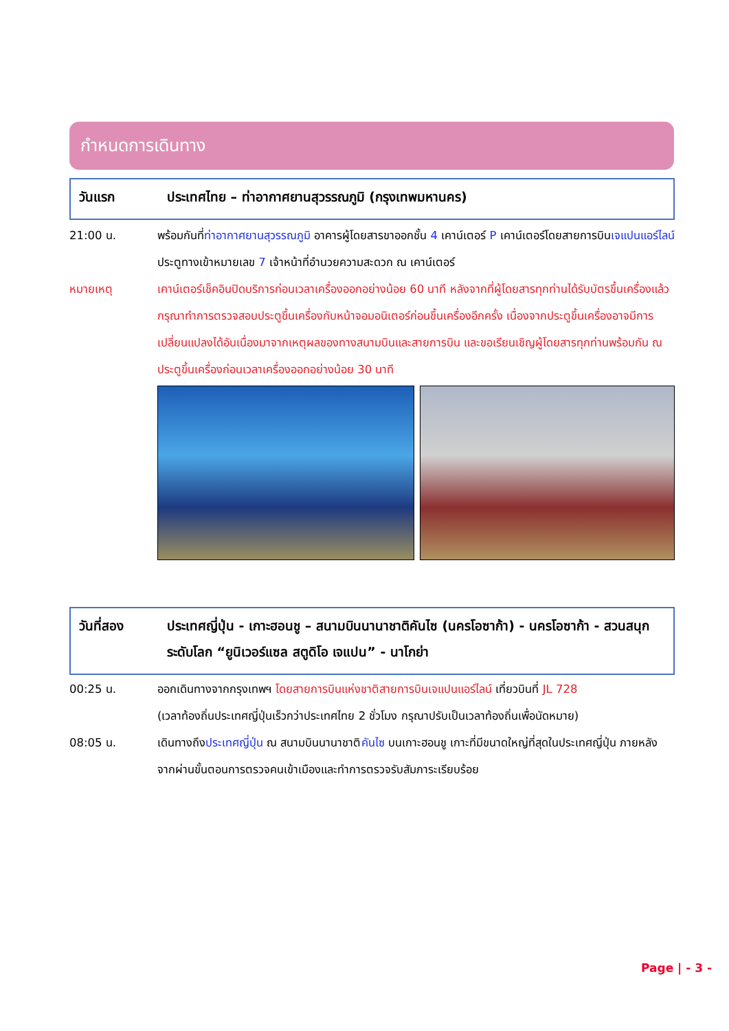กำหนดการเดินทาง
วันแรก ประเทศไทย – ท่าอากาศยานสุวรรณภูมิ (กรุงเทพมหานคร)
21:00 น. พร้อมกันที่ท่าอากาศยานสุวรรณภูมิ อาคารผู้โดยสารขาออกชั้น 4 เคาน์เตอร์ P เคาน์เตอร์โดยสายการบินเจแปนแอร์ไลน์ ประตูทางเข้าหมายเลข 7 เจ้าหน้าที่อำนวยความสะดวก ณ เคาน์เตอร์
หมายเหตุ เคาน์เตอร์เช็คอินปิดบริการก่อนเวลาเครื่องออกอย่างน้อย 60 นาที หลังจากที่ผู้โดยสารทุกท่านได้รับบัตรขึ้นเครื่องแล้ว กรุณาทำการตรวจสอบประตูขึ้นเครื่องกับหน้าจอมอนิเตอร์ก่อนขึ้นเครื่องอีกครั้ง เนื่องจากประตูขึ้นเครื่องอาจมีการเปลี่ยนแปลงได้อันเนื่องมาจากเหตุผลของทางสนามบินและสายการบิน และขอเรียนเชิญผู้โดยสารทุกท่านพร้อมกัน ณ ประตูขึ้นเครื่องก่อนเวลาเครื่องออกอย่างน้อย 30 นาที
วันที่สอง
ประเทศญี่ปุ่น - เกาะฮอนชู – สนามบินนานาชาติคันไซ (นครโอซาก้า) - นครโอซาก้า - สวนสนุกระดับโลก “ยูนิเวอร์แซล สตูดิโอ เจแปน” - นาโกย่า
00:25 น. ออกเดินทางจากกรุงเทพฯ โดยสายการบินแห่งชาติสายการบินเจแปนแอร์ไลน์ เที่ยวบินที่ JL 728
(เวลาท้องถิ่นประเทศญี่ปุ่นเร็วกว่าประเทศไทย 2 ชั่วโมง กรุณาปรับเป็นเวลาท้องถิ่นเพื่อนัดหมาย)
08:05 น. เดินทางถึงประเทศญี่ปุ่น ณ สนามบินนานาชาติคันไซ บนเกาะฮอนชู เกาะที่มีขนาดใหญ่ที่สุดในประเทศญี่ปุ่น ภายหลังจากผ่านขั้นตอนการตรวจคนเข้าเมืองและทำการตรวจรับสัมภาระเรียบร้อย
Page | - 3 -